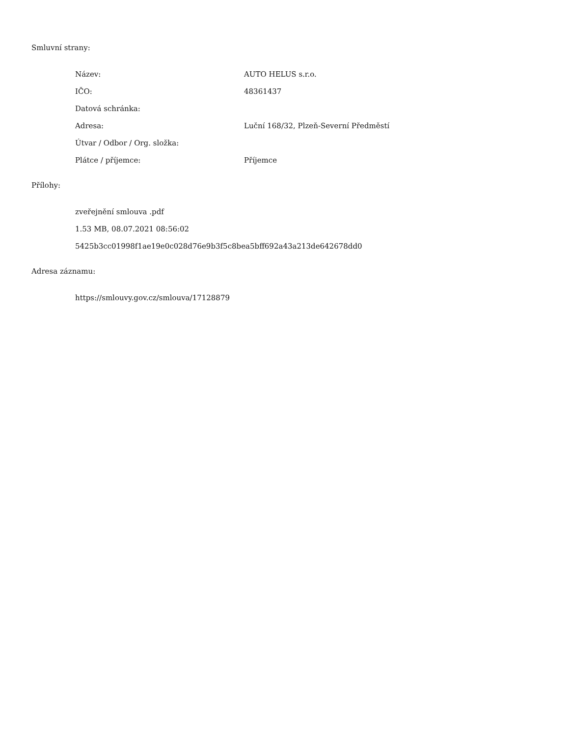Smluvní strany:
Název: AUTO HELUS s.r.o.
IČO: 48361437
Datová schránka:
Adresa: Luční 168/32, Plzeň-Severní Předměstí
Útvar / Odbor / Org. složka:
Plátce / příjemce: Příjemce
Přílohy:
zveřejnění smlouva .pdf
1.53 MB, 08.07.2021 08:56:02
5425b3cc01998f1ae19e0c028d76e9b3f5c8bea5bff692a43a213de642678dd0
Adresa záznamu:
https://smlouvy.gov.cz/smlouva/17128879